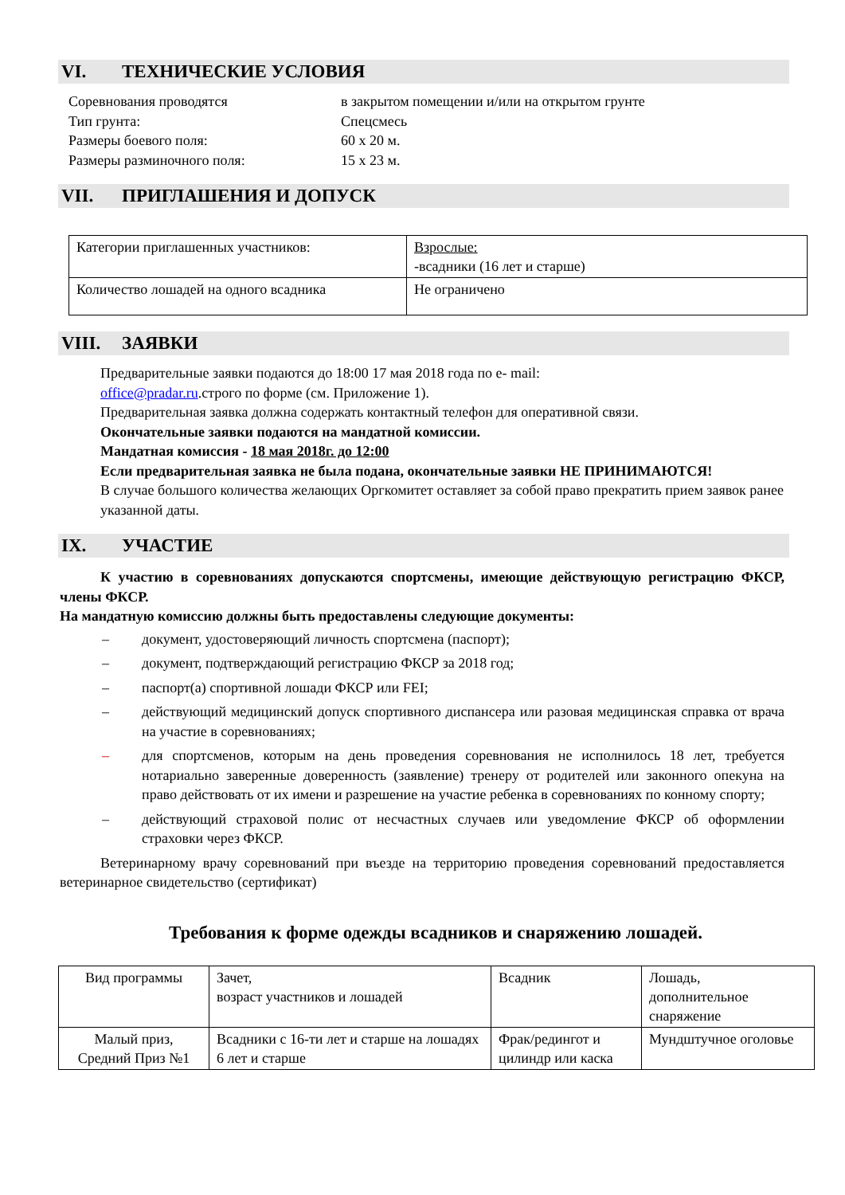VI. ТЕХНИЧЕСКИЕ УСЛОВИЯ
Соревнования проводятся
в закрытом помещении и/или на открытом грунте
Тип грунта:
Спецсмесь
Размеры боевого поля:
60 х 20 м.
Размеры разминочного поля:
15 х 23 м.
VII. ПРИГЛАШЕНИЯ И ДОПУСК
| Категории приглашенных участников: | Взрослые: -всадники (16 лет и старше) |
| Количество лошадей на одного всадника | Не ограничено |
VIII. ЗАЯВКИ
Предварительные заявки подаются до 18:00 17 мая 2018 года по e- mail:
office@pradar.ru.строго по форме (см. Приложение 1).
Предварительная заявка должна содержать контактный телефон для оперативной связи.
Окончательные заявки подаются на мандатной комиссии.
Мандатная комиссия - 18 мая 2018г. до 12:00
Если предварительная заявка не была подана, окончательные заявки НЕ ПРИНИМАЮТСЯ!
В случае большого количества желающих Оргкомитет оставляет за собой право прекратить прием заявок ранее указанной даты.
IX. УЧАСТИЕ
К участию в соревнованиях допускаются спортсмены, имеющие действующую регистрацию ФКСР, члены ФКСР.
На мандатную комиссию должны быть предоставлены следующие документы:
– документ, удостоверяющий личность спортсмена (паспорт);
– документ, подтверждающий регистрацию ФКСР за 2018 год;
– паспорт(а) спортивной лошади ФКСР или FEI;
– действующий медицинский допуск спортивного диспансера или разовая медицинская справка от врача на участие в соревнованиях;
– для спортсменов, которым на день проведения соревнования не исполнилось 18 лет, требуется нотариально заверенные доверенность (заявление) тренеру от родителей или законного опекуна на право действовать от их имени и разрешение на участие ребенка в соревнованиях по конному спорту;
– действующий страховой полис от несчастных случаев или уведомление ФКСР об оформлении страховки через ФКСР.
Ветеринарному врачу соревнований при въезде на территорию проведения соревнований предоставляется ветеринарное свидетельство (сертификат)
Требования к форме одежды всадников и снаряжению лошадей.
| Вид программы | Зачет, возраст участников и лошадей | Всадник | Лошадь, дополнительное снаряжение |
| Малый приз, Средний Приз №1 | Всадники с 16-ти лет и старше на лошадях 6 лет и старше | Фрак/редингот и цилиндр или каска | Мундштучное оголовье |